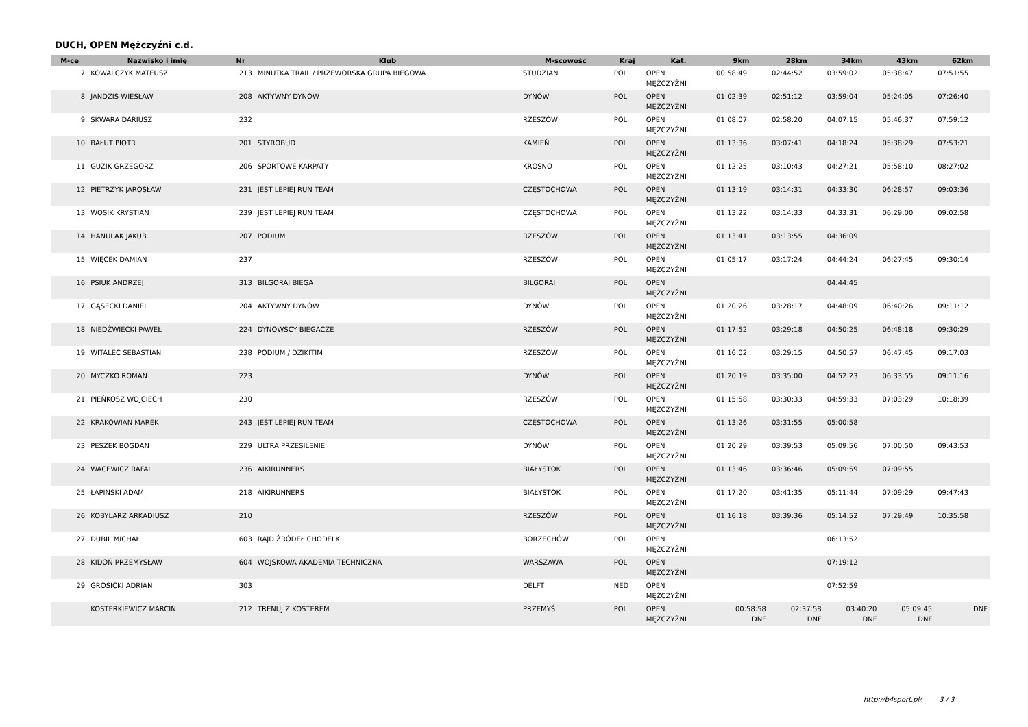DUCH, OPEN Mężczyźni c.d.
| M-ce | Nazwisko i imię | Nr | Klub | M-scowość | Kraj | Kat. | 9km | 28km | 34km | 43km | 62km |
| --- | --- | --- | --- | --- | --- | --- | --- | --- | --- | --- | --- |
| 7 | KOWALCZYK MATEUSZ | 213 | MINUTKA TRAIL / PRZEWORSKA GRUPA BIEGOWA | STUDZIAN | POL | OPEN MĘŻCZYŹNI | 00:58:49 | 02:44:52 | 03:59:02 | 05:38:47 | 07:51:55 |
| 8 | JANDZIŚ WIESŁAW | 208 | AKTYWNY DYNÓW | DYNÓW | POL | OPEN MĘŻCZYŹNI | 01:02:39 | 02:51:12 | 03:59:04 | 05:24:05 | 07:26:40 |
| 9 | SKWARA DARIUSZ | 232 | | RZESZÓW | POL | OPEN MĘŻCZYŹNI | 01:08:07 | 02:58:20 | 04:07:15 | 05:46:37 | 07:59:12 |
| 10 | BAŁUT PIOTR | 201 | STYROBUD | KAMIEŃ | POL | OPEN MĘŻCZYŹNI | 01:13:36 | 03:07:41 | 04:18:24 | 05:38:29 | 07:53:21 |
| 11 | GUZIK GRZEGORZ | 206 | SPORTOWE KARPATY | KROSNO | POL | OPEN MĘŻCZYŹNI | 01:12:25 | 03:10:43 | 04:27:21 | 05:58:10 | 08:27:02 |
| 12 | PIETRZYK JAROSŁAW | 231 | JEST LEPIEJ RUN TEAM | CZĘSTOCHOWA | POL | OPEN MĘŻCZYŹNI | 01:13:19 | 03:14:31 | 04:33:30 | 06:28:57 | 09:03:36 |
| 13 | WOSIK KRYSTIAN | 239 | JEST LEPIEJ RUN TEAM | CZĘSTOCHOWA | POL | OPEN MĘŻCZYŹNI | 01:13:22 | 03:14:33 | 04:33:31 | 06:29:00 | 09:02:58 |
| 14 | HANULAK JAKUB | 207 | PODIUM | RZESZÓW | POL | OPEN MĘŻCZYŹNI | 01:13:41 | 03:13:55 | 04:36:09 | | |
| 15 | WIĘCEK DAMIAN | 237 | | RZESZÓW | POL | OPEN MĘŻCZYŹNI | 01:05:17 | 03:17:24 | 04:44:24 | 06:27:45 | 09:30:14 |
| 16 | PSIUK ANDRZEJ | 313 | BIŁGORAJ BIEGA | BIŁGORAJ | POL | OPEN MĘŻCZYŹNI | | | 04:44:45 | | |
| 17 | GĄSECKI DANIEL | 204 | AKTYWNY DYNÓW | DYNÓW | POL | OPEN MĘŻCZYŹNI | 01:20:26 | 03:28:17 | 04:48:09 | 06:40:26 | 09:11:12 |
| 18 | NIEDŹWIECKI PAWEŁ | 224 | DYNOWSCY BIEGACZE | RZESZÓW | POL | OPEN MĘŻCZYŹNI | 01:17:52 | 03:29:18 | 04:50:25 | 06:48:18 | 09:30:29 |
| 19 | WITALEC SEBASTIAN | 238 | PODIUM / DZIKITIM | RZESZÓW | POL | OPEN MĘŻCZYŹNI | 01:16:02 | 03:29:15 | 04:50:57 | 06:47:45 | 09:17:03 |
| 20 | MYCZKO ROMAN | 223 | | DYNÓW | POL | OPEN MĘŻCZYŹNI | 01:20:19 | 03:35:00 | 04:52:23 | 06:33:55 | 09:11:16 |
| 21 | PIEŃKOSZ WOJCIECH | 230 | | RZESZÓW | POL | OPEN MĘŻCZYŹNI | 01:15:58 | 03:30:33 | 04:59:33 | 07:03:29 | 10:18:39 |
| 22 | KRAKOWIAN MAREK | 243 | JEST LEPIEJ RUN TEAM | CZĘSTOCHOWA | POL | OPEN MĘŻCZYŹNI | 01:13:26 | 03:31:55 | 05:00:58 | | |
| 23 | PESZEK BOGDAN | 229 | ULTRA PRZESILENIE | DYNÓW | POL | OPEN MĘŻCZYŹNI | 01:20:29 | 03:39:53 | 05:09:56 | 07:00:50 | 09:43:53 |
| 24 | WACEWICZ RAFAL | 236 | AIKIRUNNERS | BIAŁYSTOK | POL | OPEN MĘŻCZYŹNI | 01:13:46 | 03:36:46 | 05:09:59 | 07:09:55 | |
| 25 | ŁAPIŃSKI ADAM | 218 | AIKIRUNNERS | BIAŁYSTOK | POL | OPEN MĘŻCZYŹNI | 01:17:20 | 03:41:35 | 05:11:44 | 07:09:29 | 09:47:43 |
| 26 | KOBYLARZ ARKADIUSZ | 210 | | RZESZÓW | POL | OPEN MĘŻCZYŹNI | 01:16:18 | 03:39:36 | 05:14:52 | 07:29:49 | 10:35:58 |
| 27 | DUBIL MICHAŁ | 603 | RAJD ŹRÓDEŁ CHODELKI | BORZECHÓW | POL | OPEN MĘŻCZYŹNI | | | 06:13:52 | | |
| 28 | KIDOŃ PRZEMYSŁAW | 604 | WOJSKOWA AKADEMIA TECHNICZNA | WARSZAWA | POL | OPEN MĘŻCZYŹNI | | | 07:19:12 | | |
| 29 | GROSICKI ADRIAN | 303 | | DELFT | NED | OPEN MĘŻCZYŹNI | | | 07:52:59 | | |
| | KOSTERKIEWICZ MARCIN | 212 | TRENUJ Z KOSTEREM | PRZEMYŚL | POL | OPEN MĘŻCZYŹNI | 00:58:58 DNF | 02:37:58 DNF | 03:40:20 DNF | 05:09:45 DNF | DNF |
http://b4sport.pl/ 3 / 3